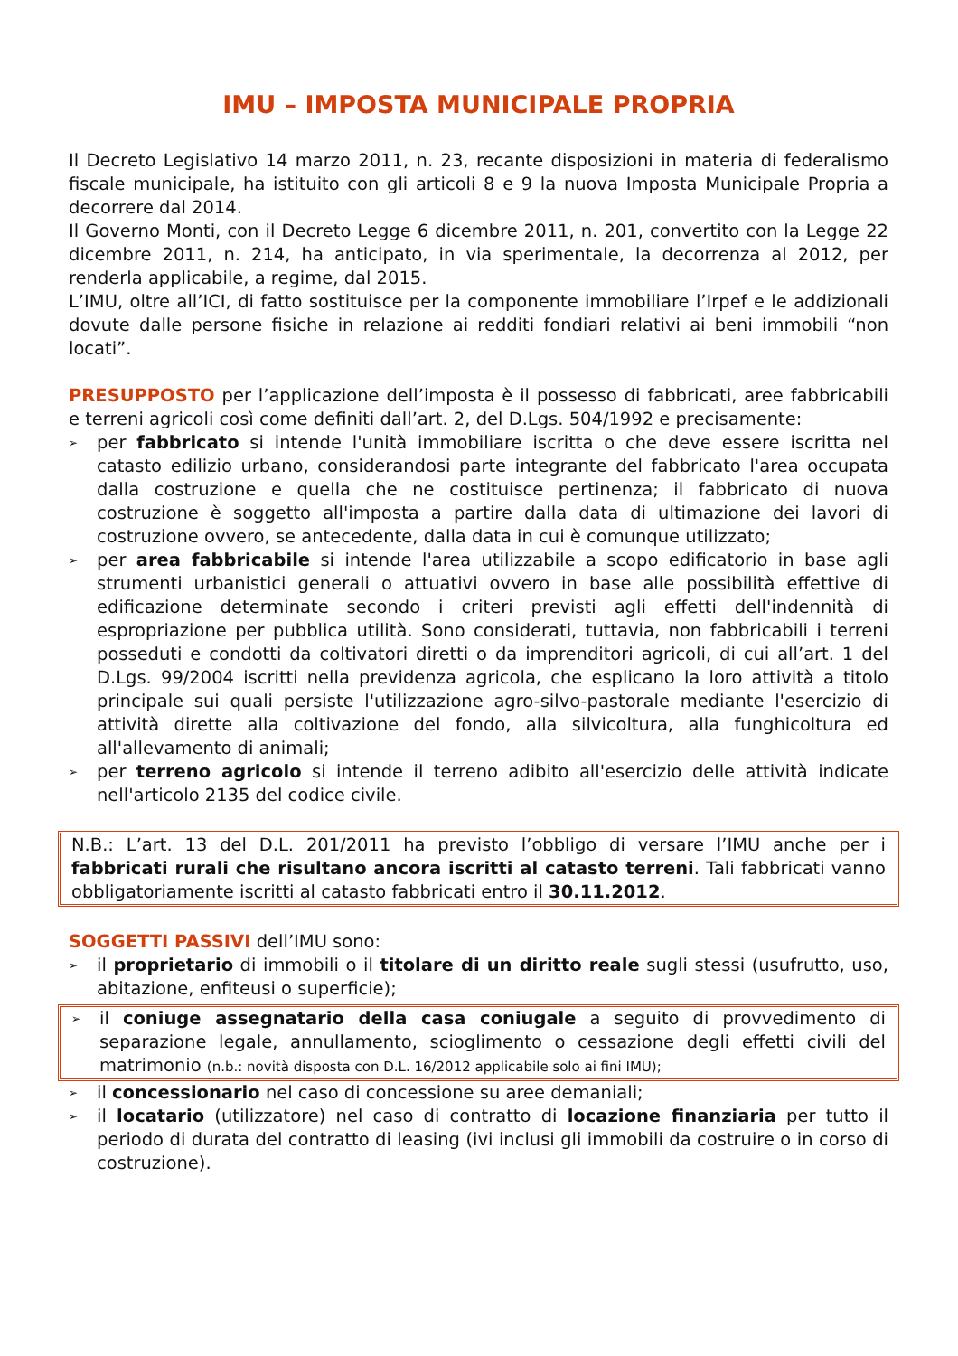IMU – IMPOSTA MUNICIPALE PROPRIA
Il Decreto Legislativo 14 marzo 2011, n. 23, recante disposizioni in materia di federalismo fiscale municipale, ha istituito con gli articoli 8 e 9 la nuova Imposta Municipale Propria a decorrere dal 2014.
Il Governo Monti, con il Decreto Legge 6 dicembre 2011, n. 201, convertito con la Legge 22 dicembre 2011, n. 214, ha anticipato, in via sperimentale, la decorrenza al 2012, per renderla applicabile, a regime, dal 2015.
L’IMU, oltre all’ICI, di fatto sostituisce per la componente immobiliare l’Irpef e le addizionali dovute dalle persone fisiche in relazione ai redditi fondiari relativi ai beni immobili “non locati”.
PRESUPPOSTO per l’applicazione dell’imposta è il possesso di fabbricati, aree fabbricabili e terreni agricoli così come definiti dall’art. 2, del D.Lgs. 504/1992 e precisamente:
➢ per fabbricato si intende l'unità immobiliare iscritta o che deve essere iscritta nel catasto edilizio urbano, considerandosi parte integrante del fabbricato l'area occupata dalla costruzione e quella che ne costituisce pertinenza; il fabbricato di nuova costruzione è soggetto all'imposta a partire dalla data di ultimazione dei lavori di costruzione ovvero, se antecedente, dalla data in cui è comunque utilizzato;
➢ per area fabbricabile si intende l'area utilizzabile a scopo edificatorio in base agli strumenti urbanistici generali o attuativi ovvero in base alle possibilità effettive di edificazione determinate secondo i criteri previsti agli effetti dell'indennità di espropriazione per pubblica utilità. Sono considerati, tuttavia, non fabbricabili i terreni posseduti e condotti da coltivatori diretti o da imprenditori agricoli, di cui all’art. 1 del D.Lgs. 99/2004 iscritti nella previdenza agricola, che esplicano la loro attività a titolo principale sui quali persiste l'utilizzazione agro-silvo-pastorale mediante l'esercizio di attività dirette alla coltivazione del fondo, alla silvicoltura, alla funghicoltura ed all'allevamento di animali;
➢ per terreno agricolo si intende il terreno adibito all'esercizio delle attività indicate nell'articolo 2135 del codice civile.
N.B.: L’art. 13 del D.L. 201/2011 ha previsto l’obbligo di versare l’IMU anche per i fabbricati rurali che risultano ancora iscritti al catasto terreni. Tali fabbricati vanno obbligatoriamente iscritti al catasto fabbricati entro il 30.11.2012.
SOGGETTI PASSIVI dell’IMU sono:
➢ il proprietario di immobili o il titolare di un diritto reale sugli stessi (usufrutto, uso, abitazione, enfiteusi o superficie);
➢ il coniuge assegnatario della casa coniugale a seguito di provvedimento di separazione legale, annullamento, scioglimento o cessazione degli effetti civili del matrimonio (n.b.: novità disposta con D.L. 16/2012 applicabile solo ai fini IMU);
➢ il concessionario nel caso di concessione su aree demaniali;
➢ il locatario (utilizzatore) nel caso di contratto di locazione finanziaria per tutto il periodo di durata del contratto di leasing (ivi inclusi gli immobili da costruire o in corso di costruzione).